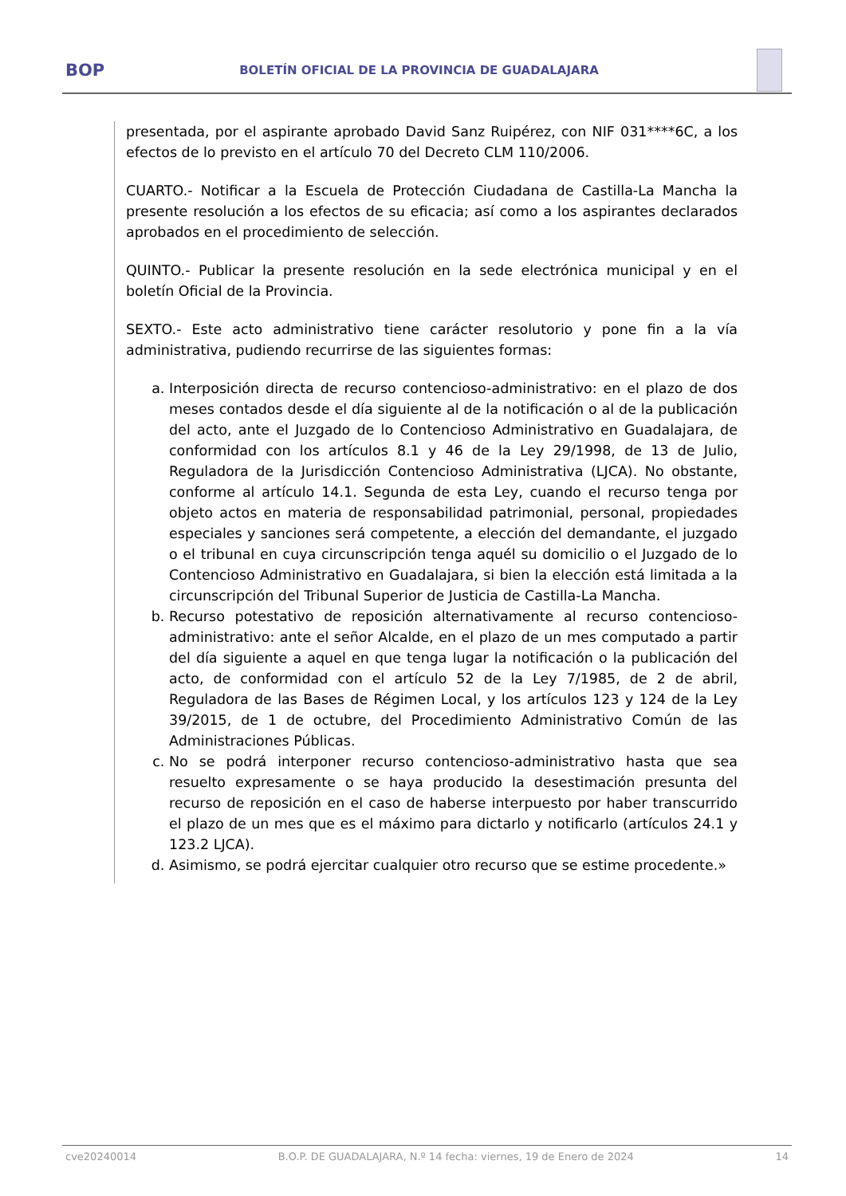BOP
BOLETÍN OFICIAL DE LA PROVINCIA DE GUADALAJARA
presentada, por el aspirante aprobado David Sanz Ruipérez, con NIF 031****6C, a los efectos de lo previsto en el artículo 70 del Decreto CLM 110/2006.
CUARTO.- Notificar a la Escuela de Protección Ciudadana de Castilla-La Mancha la presente resolución a los efectos de su eficacia; así como a los aspirantes declarados aprobados en el procedimiento de selección.
QUINTO.- Publicar la presente resolución en la sede electrónica municipal y en el boletín Oficial de la Provincia.
SEXTO.- Este acto administrativo tiene carácter resolutorio y pone fin a la vía administrativa, pudiendo recurrirse de las siguientes formas:
a. Interposición directa de recurso contencioso-administrativo: en el plazo de dos meses contados desde el día siguiente al de la notificación o al de la publicación del acto, ante el Juzgado de lo Contencioso Administrativo en Guadalajara, de conformidad con los artículos 8.1 y 46 de la Ley 29/1998, de 13 de Julio, Reguladora de la Jurisdicción Contencioso Administrativa (LJCA). No obstante, conforme al artículo 14.1. Segunda de esta Ley, cuando el recurso tenga por objeto actos en materia de responsabilidad patrimonial, personal, propiedades especiales y sanciones será competente, a elección del demandante, el juzgado o el tribunal en cuya circunscripción tenga aquél su domicilio o el Juzgado de lo Contencioso Administrativo en Guadalajara, si bien la elección está limitada a la circunscripción del Tribunal Superior de Justicia de Castilla-La Mancha.
b. Recurso potestativo de reposición alternativamente al recurso contencioso-administrativo: ante el señor Alcalde, en el plazo de un mes computado a partir del día siguiente a aquel en que tenga lugar la notificación o la publicación del acto, de conformidad con el artículo 52 de la Ley 7/1985, de 2 de abril, Reguladora de las Bases de Régimen Local, y los artículos 123 y 124 de la Ley 39/2015, de 1 de octubre, del Procedimiento Administrativo Común de las Administraciones Públicas.
c. No se podrá interponer recurso contencioso-administrativo hasta que sea resuelto expresamente o se haya producido la desestimación presunta del recurso de reposición en el caso de haberse interpuesto por haber transcurrido el plazo de un mes que es el máximo para dictarlo y notificarlo (artículos 24.1 y 123.2 LJCA).
d. Asimismo, se podrá ejercitar cualquier otro recurso que se estime procedente.»
cve20240014 B.O.P. DE GUADALAJARA, N.º 14 fecha: viernes, 19 de Enero de 2024 14